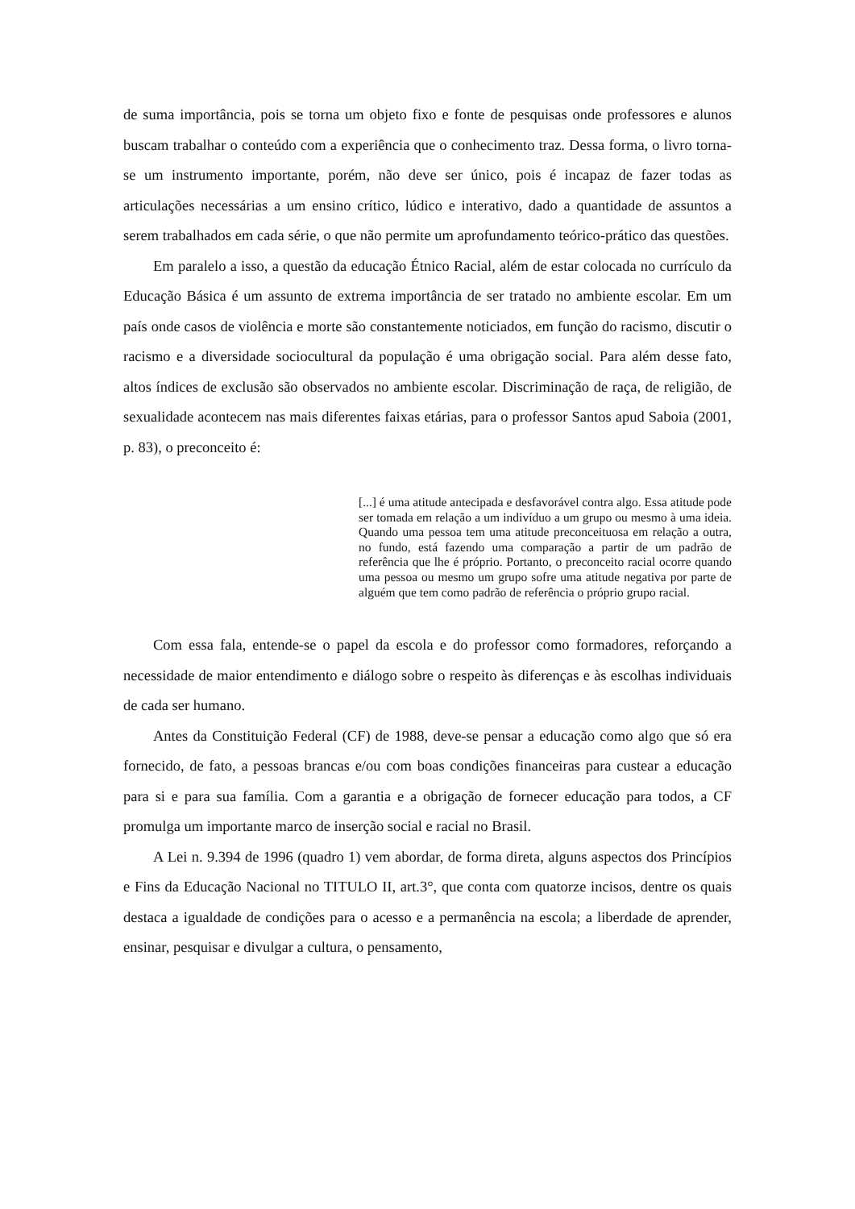de suma importância, pois se torna um objeto fixo e fonte de pesquisas onde professores e alunos buscam trabalhar o conteúdo com a experiência que o conhecimento traz. Dessa forma, o livro torna-se um instrumento importante, porém, não deve ser único, pois é incapaz de fazer todas as articulações necessárias a um ensino crítico, lúdico e interativo, dado a quantidade de assuntos a serem trabalhados em cada série, o que não permite um aprofundamento teórico-prático das questões.
Em paralelo a isso, a questão da educação Étnico Racial, além de estar colocada no currículo da Educação Básica é um assunto de extrema importância de ser tratado no ambiente escolar. Em um país onde casos de violência e morte são constantemente noticiados, em função do racismo, discutir o racismo e a diversidade sociocultural da população é uma obrigação social. Para além desse fato, altos índices de exclusão são observados no ambiente escolar. Discriminação de raça, de religião, de sexualidade acontecem nas mais diferentes faixas etárias, para o professor Santos apud Saboia (2001, p. 83), o preconceito é:
[...] é uma atitude antecipada e desfavorável contra algo. Essa atitude pode ser tomada em relação a um indivíduo a um grupo ou mesmo à uma ideia. Quando uma pessoa tem uma atitude preconceituosa em relação a outra, no fundo, está fazendo uma comparação a partir de um padrão de referência que lhe é próprio. Portanto, o preconceito racial ocorre quando uma pessoa ou mesmo um grupo sofre uma atitude negativa por parte de alguém que tem como padrão de referência o próprio grupo racial.
Com essa fala, entende-se o papel da escola e do professor como formadores, reforçando a necessidade de maior entendimento e diálogo sobre o respeito às diferenças e às escolhas individuais de cada ser humano.
Antes da Constituição Federal (CF) de 1988, deve-se pensar a educação como algo que só era fornecido, de fato, a pessoas brancas e/ou com boas condições financeiras para custear a educação para si e para sua família. Com a garantia e a obrigação de fornecer educação para todos, a CF promulga um importante marco de inserção social e racial no Brasil.
A Lei n. 9.394 de 1996 (quadro 1) vem abordar, de forma direta, alguns aspectos dos Princípios e Fins da Educação Nacional no TITULO II, art.3°, que conta com quatorze incisos, dentre os quais destaca a igualdade de condições para o acesso e a permanência na escola; a liberdade de aprender, ensinar, pesquisar e divulgar a cultura, o pensamento,